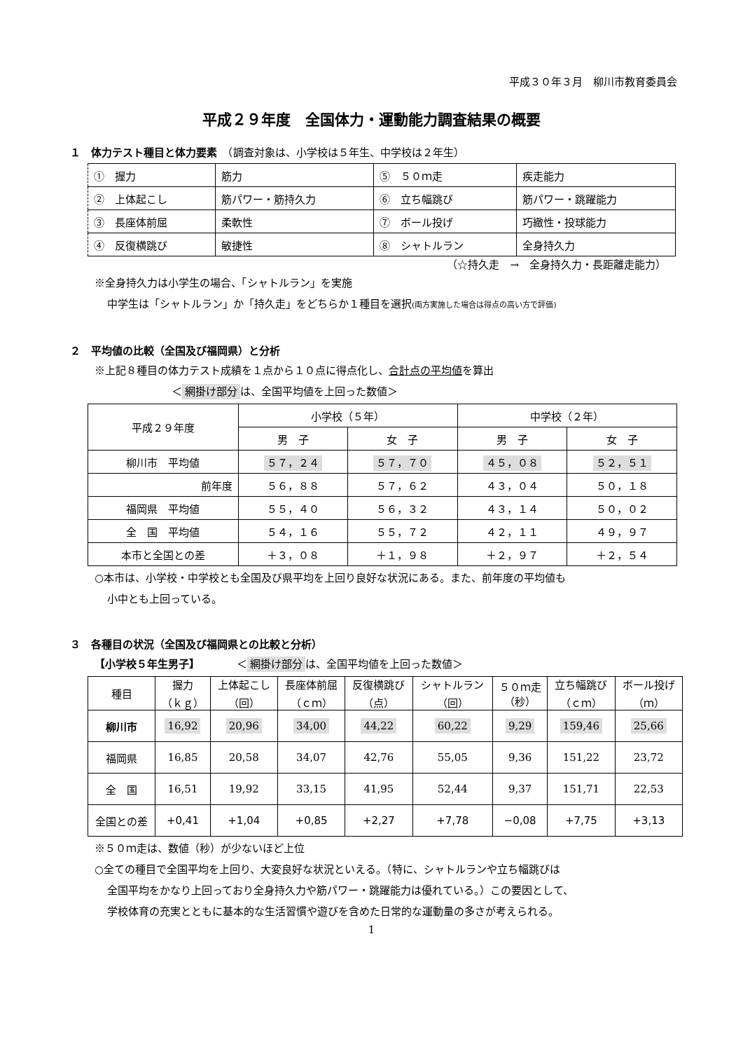平成３０年３月　柳川市教育委員会
平成２９年度　全国体力・運動能力調査結果の概要
１　体力テスト種目と体力要素　（調査対象は、小学校は５年生、中学校は２年生）
| ① 握力 | 筋力 | ⑤ ５０ｍ走 | 疾走能力 |
| ② 上体起こし | 筋パワー・筋持久力 | ⑥ 立ち幅跳び | 筋パワー・跳躍能力 |
| ③ 長座体前屈 | 柔軟性 | ⑦ ボール投げ | 巧緻性・投球能力 |
| ④ 反復横跳び | 敏捷性 | ⑧ シャトルラン | 全身持久力 |
（☆持久走　→　全身持久力・長距離走能力）
※全身持久力は小学生の場合、「シャトルラン」を実施
中学生は「シャトルラン」か「持久走」をどちらか１種目を選択(両方実施した場合は得点の高い方で評価)
２　平均値の比較（全国及び福岡県）と分析
※上記８種目の体力テスト成績を１点から１０点に得点化し、合計点の平均値を算出
＜ 網掛け部分 は、全国平均値を上回った数値＞
| 平成２９年度 | 小学校（５年） | | 中学校（２年） | |
| --- | --- | --- | --- | --- |
| | 男 子 | 女 子 | 男 子 | 女 子 |
| 柳川市 平均値 | ５７，２４ | ５７，７０ | ４５，０８ | ５２，５１ |
| 前年度 | ５６，８８ | ５７，６２ | ４３，０４ | ５０，１８ |
| 福岡県 平均値 | ５５，４０ | ５６，３２ | ４３，１４ | ５０，０２ |
| 全 国 平均値 | ５４，１６ | ５５，７２ | ４２，１１ | ４９，９７ |
| 本市と全国との差 | ＋３，０８ | ＋１，９８ | ＋２，９７ | ＋２，５４ |
○本市は、小学校・中学校とも全国及び県平均を上回り良好な状況にある。また、前年度の平均値も
小中とも上回っている。
３　各種目の状況（全国及び福岡県との比較と分析）
【小学校５年生男子】　　　　＜ 網掛け部分 は、全国平均値を上回った数値＞
| 種目 | 握力 （ｋｇ） | 上体起こし （回） | 長座体前屈 （ｃｍ） | 反復横跳び （点） | シャトルラン （回） | ５０ｍ走 （秒） | 立ち幅跳び （ｃｍ） | ボール投げ （ｍ） |
| --- | --- | --- | --- | --- | --- | --- | --- | --- |
| 柳川市 | 16,92 | 20,96 | 34,00 | 44,22 | 60,22 | 9,29 | 159,46 | 25,66 |
| 福岡県 | 16,85 | 20,58 | 34,07 | 42,76 | 55,05 | 9,36 | 151,22 | 23,72 |
| 全 国 | 16,51 | 19,92 | 33,15 | 41,95 | 52,44 | 9,37 | 151,71 | 22,53 |
| 全国との差 | +0,41 | +1,04 | +0,85 | +2,27 | +7,78 | −0,08 | +7,75 | +3,13 |
※５０ｍ走は、数値（秒）が少ないほど上位
○全ての種目で全国平均を上回り、大変良好な状況といえる。（特に、シャトルランや立ち幅跳びは
全国平均をかなり上回っており全身持久力や筋パワー・跳躍能力は優れている。）この要因として、
学校体育の充実とともに基本的な生活習慣や遊びを含めた日常的な運動量の多さが考えられる。
1